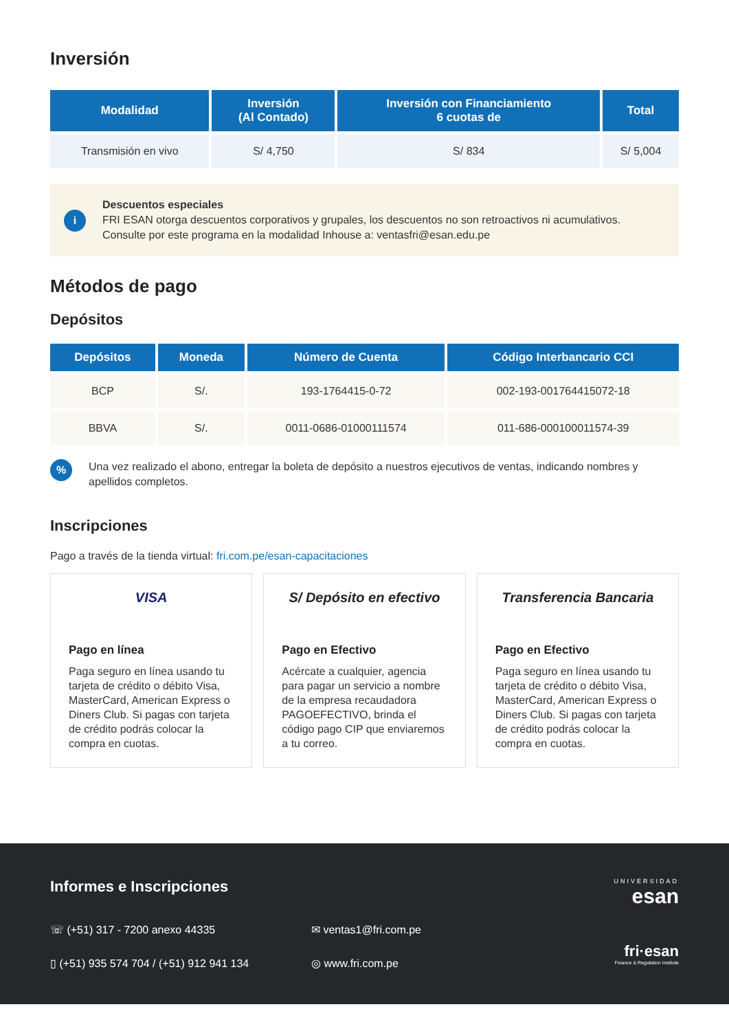Inversión
| Modalidad | Inversión (Al Contado) | Inversión con Financiamiento 6 cuotas de | Total |
| --- | --- | --- | --- |
| Transmisión en vivo | S/ 4,750 | S/ 834 | S/ 5,004 |
i
Descuentos especiales
FRI ESAN otorga descuentos corporativos y grupales, los descuentos no son retroactivos ni acumulativos.
Consulte por este programa en la modalidad Inhouse a: ventasfri@esan.edu.pe
Métodos de pago
Depósitos
| Depósitos | Moneda | Número de Cuenta | Código Interbancario CCI |
| --- | --- | --- | --- |
| BCP | S/. | 193-1764415-0-72 | 002-193-001764415072-18 |
| BBVA | S/. | 0011-0686-01000111574 | 011-686-000100011574-39 |
%
Una vez realizado el abono, entregar la boleta de depósito a nuestros ejecutivos de ventas, indicando nombres y apellidos completos.
Inscripciones
Pago a través de la tienda virtual: fri.com.pe/esan-capacitaciones
VISA
Pago en línea
Paga seguro en línea usando tu tarjeta de crédito o débito Visa, MasterCard, American Express o Diners Club. Si pagas con tarjeta de crédito podrás colocar la compra en cuotas.
S/ Depósito en efectivo
Pago en Efectivo
Acércate a cualquier, agencia para pagar un servicio a nombre de la empresa recaudadora PAGOEFECTIVO, brinda el código pago CIP que enviaremos a tu correo.
Transferencia Bancaria
Pago en Efectivo
Paga seguro en línea usando tu tarjeta de crédito o débito Visa, MasterCard, American Express o Diners Club. Si pagas con tarjeta de crédito podrás colocar la compra en cuotas.
Informes e Inscripciones
☏ (+51) 317 - 7200 anexo 44335
✉ ventas1@fri.com.pe
▯ (+51) 935 574 704 / (+51) 912 941 134
◎ www.fri.com.pe
UNIVERSIDAD
esan
fri·esan
Finance & Regulation Institute